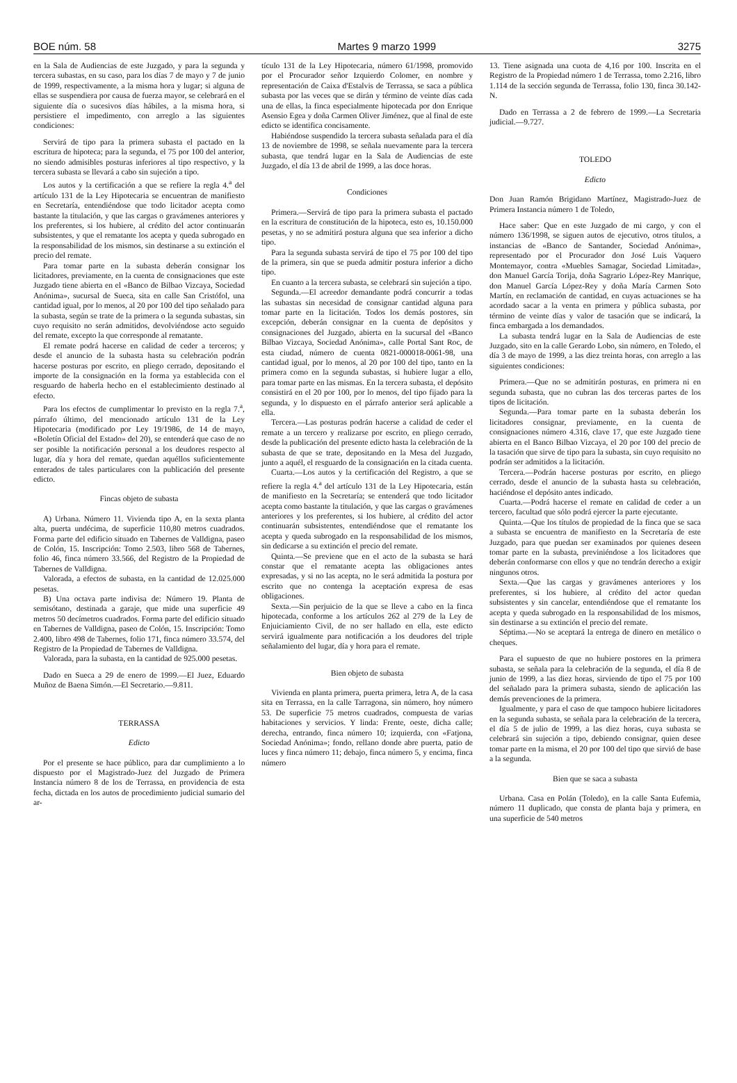BOE núm. 58 Martes 9 marzo 1999 3275
en la Sala de Audiencias de este Juzgado, y para la segunda y tercera subastas, en su caso, para los días 7 de mayo y 7 de junio de 1999, respectivamente, a la misma hora y lugar; si alguna de ellas se suspendiera por causa de fuerza mayor, se celebrará en el siguiente día o sucesivos días hábiles, a la misma hora, si persistiere el impedimento, con arreglo a las siguientes condiciones:
Servirá de tipo para la primera subasta el pactado en la escritura de hipoteca; para la segunda, el 75 por 100 del anterior, no siendo admisibles posturas inferiores al tipo respectivo, y la tercera subasta se llevará a cabo sin sujeción a tipo.
Los autos y la certificación a que se refiere la regla 4.<sup>a</sup> del artículo 131 de la Ley Hipotecaria se encuentran de manifiesto en Secretaría, entendiéndose que todo licitador acepta como bastante la titulación, y que las cargas o gravámenes anteriores y los preferentes, si los hubiere, al crédito del actor continuarán subsistentes, y que el rematante los acepta y queda subrogado en la responsabilidad de los mismos, sin destinarse a su extinción el precio del remate.
Para tomar parte en la subasta deberán consignar los licitadores, previamente, en la cuenta de consignaciones que este Juzgado tiene abierta en el «Banco de Bilbao Vizcaya, Sociedad Anónima», sucursal de Sueca, sita en calle San Cristófol, una cantidad igual, por lo menos, al 20 por 100 del tipo señalado para la subasta, según se trate de la primera o la segunda subastas, sin cuyo requisito no serán admitidos, devolviéndose acto seguido del remate, excepto la que corresponde al rematante.
El remate podrá hacerse en calidad de ceder a terceros; y desde el anuncio de la subasta hasta su celebración podrán hacerse posturas por escrito, en pliego cerrado, depositando el importe de la consignación en la forma ya establecida con el resguardo de haberla hecho en el establecimiento destinado al efecto.
Para los efectos de cumplimentar lo previsto en la regla 7.<sup>a</sup>, párrafo último, del mencionado artículo 131 de la Ley Hipotecaria (modificado por Ley 19/1986, de 14 de mayo, «Boletín Oficial del Estado» del 20), se entenderá que caso de no ser posible la notificación personal a los deudores respecto al lugar, día y hora del remate, quedan aquéllos suficientemente enterados de tales particulares con la publicación del presente edicto.
Fincas objeto de subasta
A) Urbana. Número 11. Vivienda tipo A, en la sexta planta alta, puerta undécima, de superficie 110,80 metros cuadrados. Forma parte del edificio situado en Tabernes de Valldigna, paseo de Colón, 15. Inscripción: Tomo 2.503, libro 568 de Tabernes, folio 46, finca número 33.566, del Registro de la Propiedad de Tabernes de Valldigna.
Valorada, a efectos de subasta, en la cantidad de 12.025.000 pesetas.
B) Una octava parte indivisa de: Número 19. Planta de semisótano, destinada a garaje, que mide una superficie 49 metros 50 decímetros cuadrados. Forma parte del edificio situado en Tabernes de Valldigna, paseo de Colón, 15. Inscripción: Tomo 2.400, libro 498 de Tabernes, folio 171, finca número 33.574, del Registro de la Propiedad de Tabernes de Valldigna.
Valorada, para la subasta, en la cantidad de 925.000 pesetas.
Dado en Sueca a 29 de enero de 1999.—El Juez, Eduardo Muñoz de Baena Simón.—El Secretario.—9.811.
TERRASSA
Edicto
Por el presente se hace público, para dar cumplimiento a lo dispuesto por el Magistrado-Juez del Juzgado de Primera Instancia número 8 de los de Terrassa, en providencia de esta fecha, dictada en los autos de procedimiento judicial sumario del ar-
tículo 131 de la Ley Hipotecaria, número 61/1998, promovido por el Procurador señor Izquierdo Colomer, en nombre y representación de Caixa d'Estalvis de Terrassa, se saca a pública subasta por las veces que se dirán y término de veinte días cada una de ellas, la finca especialmente hipotecada por don Enrique Asensio Egea y doña Carmen Oliver Jiménez, que al final de este edicto se identifica concisamente.
Habiéndose suspendido la tercera subasta señalada para el día 13 de noviembre de 1998, se señala nuevamente para la tercera subasta, que tendrá lugar en la Sala de Audiencias de este Juzgado, el día 13 de abril de 1999, a las doce horas.
Condiciones
Primera.—Servirá de tipo para la primera subasta el pactado en la escritura de constitución de la hipoteca, esto es, 10.150.000 pesetas, y no se admitirá postura alguna que sea inferior a dicho tipo.
Para la segunda subasta servirá de tipo el 75 por 100 del tipo de la primera, sin que se pueda admitir postura inferior a dicho tipo.
En cuanto a la tercera subasta, se celebrará sin sujeción a tipo.
Segunda.—El acreedor demandante podrá concurrir a todas las subastas sin necesidad de consignar cantidad alguna para tomar parte en la licitación. Todos los demás postores, sin excepción, deberán consignar en la cuenta de depósitos y consignaciones del Juzgado, abierta en la sucursal del «Banco Bilbao Vizcaya, Sociedad Anónima», calle Portal Sant Roc, de esta ciudad, número de cuenta 0821-000018-0061-98, una cantidad igual, por lo menos, al 20 por 100 del tipo, tanto en la primera como en la segunda subastas, si hubiere lugar a ello, para tomar parte en las mismas. En la tercera subasta, el depósito consistirá en el 20 por 100, por lo menos, del tipo fijado para la segunda, y lo dispuesto en el párrafo anterior será aplicable a ella.
Tercera.—Las posturas podrán hacerse a calidad de ceder el remate a un tercero y realizarse por escrito, en pliego cerrado, desde la publicación del presente edicto hasta la celebración de la subasta de que se trate, depositando en la Mesa del Juzgado, junto a aquél, el resguardo de la consignación en la citada cuenta.
Cuarta.—Los autos y la certificación del Registro, a que se refiere la regla 4.<sup>a</sup> del artículo 131 de la Ley Hipotecaria, están de manifiesto en la Secretaría; se entenderá que todo licitador acepta como bastante la titulación, y que las cargas o gravámenes anteriores y los preferentes, si los hubiere, al crédito del actor continuarán subsistentes, entendiéndose que el rematante los acepta y queda subrogado en la responsabilidad de los mismos, sin dedicarse a su extinción el precio del remate.
Quinta.—Se previene que en el acto de la subasta se hará constar que el rematante acepta las obligaciones antes expresadas, y si no las acepta, no le será admitida la postura por escrito que no contenga la aceptación expresa de esas obligaciones.
Sexta.—Sin perjuicio de la que se lleve a cabo en la finca hipotecada, conforme a los artículos 262 al 279 de la Ley de Enjuiciamiento Civil, de no ser hallado en ella, este edicto servirá igualmente para notificación a los deudores del triple señalamiento del lugar, día y hora para el remate.
Bien objeto de subasta
Vivienda en planta primera, puerta primera, letra A, de la casa sita en Terrassa, en la calle Tarragona, sin número, hoy número 53. De superficie 75 metros cuadrados, compuesta de varias habitaciones y servicios. Y linda: Frente, oeste, dicha calle; derecha, entrando, finca número 10; izquierda, con «Fatjona, Sociedad Anónima»; fondo, rellano donde abre puerta, patio de luces y finca número 11; debajo, finca número 5, y encima, finca número
13. Tiene asignada una cuota de 4,16 por 100. Inscrita en el Registro de la Propiedad número 1 de Terrassa, tomo 2.216, libro 1.114 de la sección segunda de Terrassa, folio 130, finca 30.142-N.
Dado en Terrassa a 2 de febrero de 1999.—La Secretaria judicial.—9.727.
TOLEDO
Edicto
Don Juan Ramón Brigidano Martínez, Magistrado-Juez de Primera Instancia número 1 de Toledo,
Hace saber: Que en este Juzgado de mi cargo, y con el número 136/1998, se siguen autos de ejecutivo, otros títulos, a instancias de «Banco de Santander, Sociedad Anónima», representado por el Procurador don José Luis Vaquero Montemayor, contra «Muebles Samagar, Sociedad Limitada», don Manuel García Torija, doña Sagrario López-Rey Manrique, don Manuel García López-Rey y doña María Carmen Soto Martín, en reclamación de cantidad, en cuyas actuaciones se ha acordado sacar a la venta en primera y pública subasta, por término de veinte días y valor de tasación que se indicará, la finca embargada a los demandados.
La subasta tendrá lugar en la Sala de Audiencias de este Juzgado, sito en la calle Gerardo Lobo, sin número, en Toledo, el día 3 de mayo de 1999, a las diez treinta horas, con arreglo a las siguientes condiciones:
Primera.—Que no se admitirán posturas, en primera ni en segunda subasta, que no cubran las dos terceras partes de los tipos de licitación.
Segunda.—Para tomar parte en la subasta deberán los licitadores consignar, previamente, en la cuenta de consignaciones número 4.316, clave 17, que este Juzgado tiene abierta en el Banco Bilbao Vizcaya, el 20 por 100 del precio de la tasación que sirve de tipo para la subasta, sin cuyo requisito no podrán ser admitidos a la licitación.
Tercera.—Podrán hacerse posturas por escrito, en pliego cerrado, desde el anuncio de la subasta hasta su celebración, haciéndose el depósito antes indicado.
Cuarta.—Podrá hacerse el remate en calidad de ceder a un tercero, facultad que sólo podrá ejercer la parte ejecutante.
Quinta.—Que los títulos de propiedad de la finca que se saca a subasta se encuentra de manifiesto en la Secretaría de este Juzgado, para que puedan ser examinados por quienes deseen tomar parte en la subasta, previniéndose a los licitadores que deberán conformarse con ellos y que no tendrán derecho a exigir ningunos otros.
Sexta.—Que las cargas y gravámenes anteriores y los preferentes, si los hubiere, al crédito del actor quedan subsistentes y sin cancelar, entendiéndose que el rematante los acepta y queda subrogado en la responsabilidad de los mismos, sin destinarse a su extinción el precio del remate.
Séptima.—No se aceptará la entrega de dinero en metálico o cheques.
Para el supuesto de que no hubiere postores en la primera subasta, se señala para la celebración de la segunda, el día 8 de junio de 1999, a las diez horas, sirviendo de tipo el 75 por 100 del señalado para la primera subasta, siendo de aplicación las demás prevenciones de la primera.
Igualmente, y para el caso de que tampoco hubiere licitadores en la segunda subasta, se señala para la celebración de la tercera, el día 5 de julio de 1999, a las diez horas, cuya subasta se celebrará sin sujeción a tipo, debiendo consignar, quien desee tomar parte en la misma, el 20 por 100 del tipo que sirvió de base a la segunda.
Bien que se saca a subasta
Urbana. Casa en Polán (Toledo), en la calle Santa Eufemia, número 11 duplicado, que consta de planta baja y primera, en una superficie de 540 metros